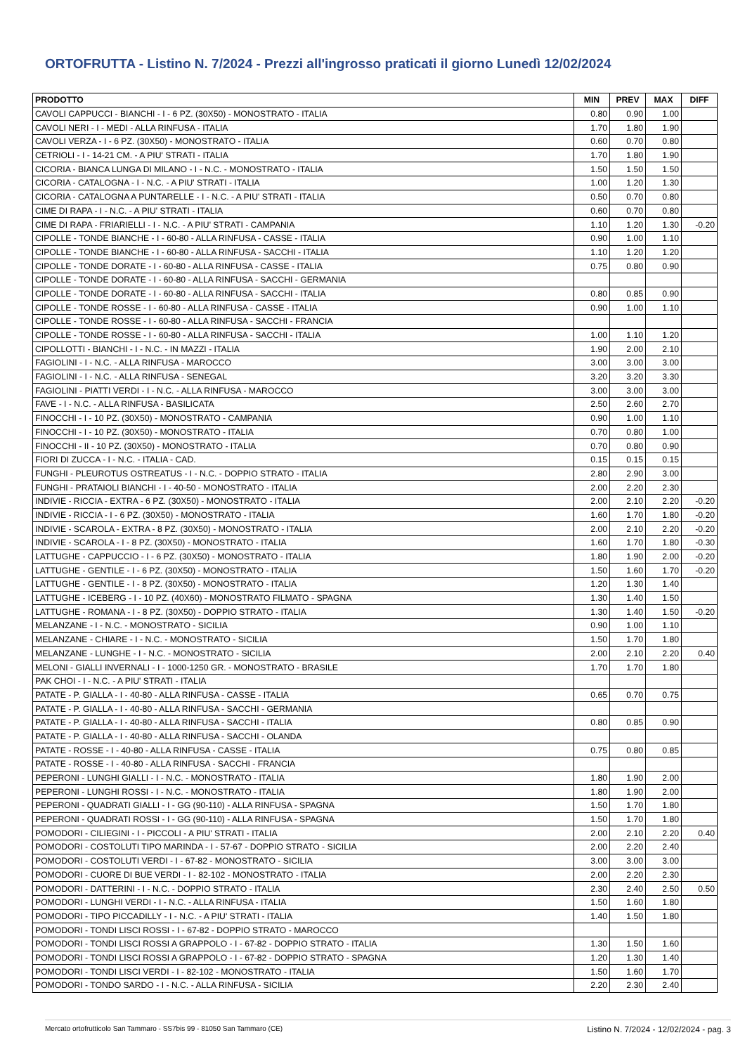ORTOFRUTTA - Listino N. 7/2024 - Prezzi all'ingrosso praticati il giorno Lunedì 12/02/2024
| PRODOTTO | MIN | PREV | MAX | DIFF |
| --- | --- | --- | --- | --- |
| CAVOLI CAPPUCCI - BIANCHI - I - 6 PZ. (30X50) - MONOSTRATO - ITALIA | 0.80 | 0.90 | 1.00 | |
| CAVOLI NERI - I - MEDI - ALLA RINFUSA - ITALIA | 1.70 | 1.80 | 1.90 | |
| CAVOLI VERZA - I - 6 PZ. (30X50) - MONOSTRATO - ITALIA | 0.60 | 0.70 | 0.80 | |
| CETRIOLI - I - 14-21 CM. - A PIU' STRATI - ITALIA | 1.70 | 1.80 | 1.90 | |
| CICORIA - BIANCA LUNGA DI MILANO - I - N.C. - MONOSTRATO - ITALIA | 1.50 | 1.50 | 1.50 | |
| CICORIA - CATALOGNA - I - N.C. - A PIU' STRATI - ITALIA | 1.00 | 1.20 | 1.30 | |
| CICORIA - CATALOGNA A PUNTARELLE - I - N.C. - A PIU' STRATI - ITALIA | 0.50 | 0.70 | 0.80 | |
| CIME DI RAPA - I - N.C. - A PIU' STRATI - ITALIA | 0.60 | 0.70 | 0.80 | |
| CIME DI RAPA - FRIARIELLI - I - N.C. - A PIU' STRATI - CAMPANIA | 1.10 | 1.20 | 1.30 | -0.20 |
| CIPOLLE - TONDE BIANCHE - I - 60-80 - ALLA RINFUSA - CASSE - ITALIA | 0.90 | 1.00 | 1.10 | |
| CIPOLLE - TONDE BIANCHE - I - 60-80 - ALLA RINFUSA - SACCHI - ITALIA | 1.10 | 1.20 | 1.20 | |
| CIPOLLE - TONDE DORATE - I - 60-80 - ALLA RINFUSA - CASSE - ITALIA | 0.75 | 0.80 | 0.90 | |
| CIPOLLE - TONDE DORATE - I - 60-80 - ALLA RINFUSA - SACCHI - GERMANIA | | | | |
| CIPOLLE - TONDE DORATE - I - 60-80 - ALLA RINFUSA - SACCHI - ITALIA | 0.80 | 0.85 | 0.90 | |
| CIPOLLE - TONDE ROSSE - I - 60-80 - ALLA RINFUSA - CASSE - ITALIA | 0.90 | 1.00 | 1.10 | |
| CIPOLLE - TONDE ROSSE - I - 60-80 - ALLA RINFUSA - SACCHI - FRANCIA | | | | |
| CIPOLLE - TONDE ROSSE - I - 60-80 - ALLA RINFUSA - SACCHI - ITALIA | 1.00 | 1.10 | 1.20 | |
| CIPOLLOTTI - BIANCHI - I - N.C. - IN MAZZI - ITALIA | 1.90 | 2.00 | 2.10 | |
| FAGIOLINI - I - N.C. - ALLA RINFUSA - MAROCCO | 3.00 | 3.00 | 3.00 | |
| FAGIOLINI - I - N.C. - ALLA RINFUSA - SENEGAL | 3.20 | 3.20 | 3.30 | |
| FAGIOLINI - PIATTI VERDI - I - N.C. - ALLA RINFUSA - MAROCCO | 3.00 | 3.00 | 3.00 | |
| FAVE - I - N.C. - ALLA RINFUSA - BASILICATA | 2.50 | 2.60 | 2.70 | |
| FINOCCHI - I - 10 PZ. (30X50) - MONOSTRATO - CAMPANIA | 0.90 | 1.00 | 1.10 | |
| FINOCCHI - I - 10 PZ. (30X50) - MONOSTRATO - ITALIA | 0.70 | 0.80 | 1.00 | |
| FINOCCHI - II - 10 PZ. (30X50) - MONOSTRATO - ITALIA | 0.70 | 0.80 | 0.90 | |
| FIORI DI ZUCCA - I - N.C. - ITALIA - CAD. | 0.15 | 0.15 | 0.15 | |
| FUNGHI - PLEUROTUS OSTREATUS - I - N.C. - DOPPIO STRATO - ITALIA | 2.80 | 2.90 | 3.00 | |
| FUNGHI - PRATAIOLI BIANCHI - I - 40-50 - MONOSTRATO - ITALIA | 2.00 | 2.20 | 2.30 | |
| INDIVIE - RICCIA - EXTRA - 6 PZ. (30X50) - MONOSTRATO - ITALIA | 2.00 | 2.10 | 2.20 | -0.20 |
| INDIVIE - RICCIA - I - 6 PZ. (30X50) - MONOSTRATO - ITALIA | 1.60 | 1.70 | 1.80 | -0.20 |
| INDIVIE - SCAROLA - EXTRA - 8 PZ. (30X50) - MONOSTRATO - ITALIA | 2.00 | 2.10 | 2.20 | -0.20 |
| INDIVIE - SCAROLA - I - 8 PZ. (30X50) - MONOSTRATO - ITALIA | 1.60 | 1.70 | 1.80 | -0.30 |
| LATTUGHE - CAPPUCCIO - I - 6 PZ. (30X50) - MONOSTRATO - ITALIA | 1.80 | 1.90 | 2.00 | -0.20 |
| LATTUGHE - GENTILE - I - 6 PZ. (30X50) - MONOSTRATO - ITALIA | 1.50 | 1.60 | 1.70 | -0.20 |
| LATTUGHE - GENTILE - I - 8 PZ. (30X50) - MONOSTRATO - ITALIA | 1.20 | 1.30 | 1.40 | |
| LATTUGHE - ICEBERG - I - 10 PZ. (40X60) - MONOSTRATO FILMATO - SPAGNA | 1.30 | 1.40 | 1.50 | |
| LATTUGHE - ROMANA - I - 8 PZ. (30X50) - DOPPIO STRATO - ITALIA | 1.30 | 1.40 | 1.50 | -0.20 |
| MELANZANE - I - N.C. - MONOSTRATO - SICILIA | 0.90 | 1.00 | 1.10 | |
| MELANZANE - CHIARE - I - N.C. - MONOSTRATO - SICILIA | 1.50 | 1.70 | 1.80 | |
| MELANZANE - LUNGHE - I - N.C. - MONOSTRATO - SICILIA | 2.00 | 2.10 | 2.20 | 0.40 |
| MELONI - GIALLI INVERNALI - I - 1000-1250 GR. - MONOSTRATO - BRASILE | 1.70 | 1.70 | 1.80 | |
| PAK CHOI - I - N.C. - A PIU' STRATI - ITALIA | | | | |
| PATATE - P. GIALLA - I - 40-80 - ALLA RINFUSA - CASSE - ITALIA | 0.65 | 0.70 | 0.75 | |
| PATATE - P. GIALLA - I - 40-80 - ALLA RINFUSA - SACCHI - GERMANIA | | | | |
| PATATE - P. GIALLA - I - 40-80 - ALLA RINFUSA - SACCHI - ITALIA | 0.80 | 0.85 | 0.90 | |
| PATATE - P. GIALLA - I - 40-80 - ALLA RINFUSA - SACCHI - OLANDA | | | | |
| PATATE - ROSSE - I - 40-80 - ALLA RINFUSA - CASSE - ITALIA | 0.75 | 0.80 | 0.85 | |
| PATATE - ROSSE - I - 40-80 - ALLA RINFUSA - SACCHI - FRANCIA | | | | |
| PEPERONI - LUNGHI GIALLI - I - N.C. - MONOSTRATO - ITALIA | 1.80 | 1.90 | 2.00 | |
| PEPERONI - LUNGHI ROSSI - I - N.C. - MONOSTRATO - ITALIA | 1.80 | 1.90 | 2.00 | |
| PEPERONI - QUADRATI GIALLI - I - GG (90-110) - ALLA RINFUSA - SPAGNA | 1.50 | 1.70 | 1.80 | |
| PEPERONI - QUADRATI ROSSI - I - GG (90-110) - ALLA RINFUSA - SPAGNA | 1.50 | 1.70 | 1.80 | |
| POMODORI - CILIEGINI - I - PICCOLI - A PIU' STRATI - ITALIA | 2.00 | 2.10 | 2.20 | 0.40 |
| POMODORI - COSTOLUTI TIPO MARINDA - I - 57-67 - DOPPIO STRATO - SICILIA | 2.00 | 2.20 | 2.40 | |
| POMODORI - COSTOLUTI VERDI - I - 67-82 - MONOSTRATO - SICILIA | 3.00 | 3.00 | 3.00 | |
| POMODORI - CUORE DI BUE VERDI - I - 82-102 - MONOSTRATO - ITALIA | 2.00 | 2.20 | 2.30 | |
| POMODORI - DATTERINI - I - N.C. - DOPPIO STRATO - ITALIA | 2.30 | 2.40 | 2.50 | 0.50 |
| POMODORI - LUNGHI VERDI - I - N.C. - ALLA RINFUSA - ITALIA | 1.50 | 1.60 | 1.80 | |
| POMODORI - TIPO PICCADILLY - I - N.C. - A PIU' STRATI - ITALIA | 1.40 | 1.50 | 1.80 | |
| POMODORI - TONDI LISCI ROSSI - I - 67-82 - DOPPIO STRATO - MAROCCO | | | | |
| POMODORI - TONDI LISCI ROSSI A GRAPPOLO - I - 67-82 - DOPPIO STRATO - ITALIA | 1.30 | 1.50 | 1.60 | |
| POMODORI - TONDI LISCI ROSSI A GRAPPOLO - I - 67-82 - DOPPIO STRATO - SPAGNA | 1.20 | 1.30 | 1.40 | |
| POMODORI - TONDI LISCI VERDI - I - 82-102 - MONOSTRATO - ITALIA | 1.50 | 1.60 | 1.70 | |
| POMODORI - TONDO SARDO - I - N.C. - ALLA RINFUSA - SICILIA | 2.20 | 2.30 | 2.40 | |
Mercato ortofrutticolo San Tammaro - SS7bis 99 - 81050 San Tammaro (CE) Listino N. 7/2024 - 12/02/2024 - pag. 3